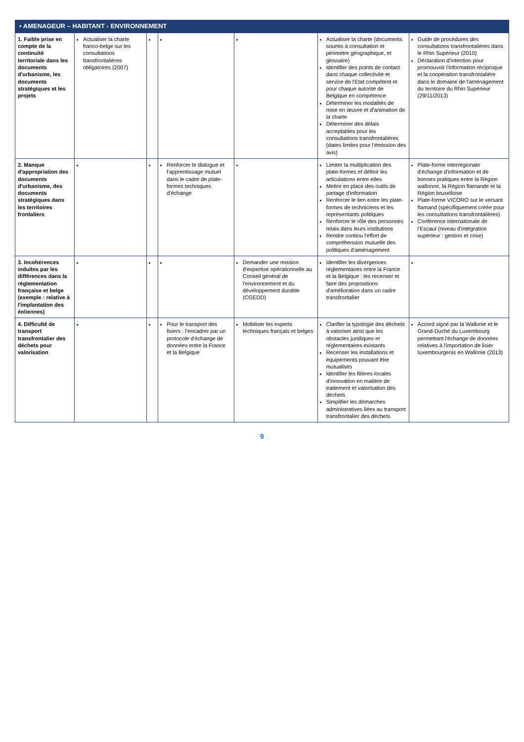| ▪ AMENAGEUR – HABITANT - ENVIRONNEMENT | | | | | | |
| --- | --- | --- | --- | --- | --- | --- |
| 1. Faible prise en compte de la continuité territoriale dans les documents d'urbanisme, les documents stratégiques et les projets | Actualiser la charte franco-belge sur les consultations transfrontalières obligatoires (2007) | | | | Actualiser la charte (documents soumis à consultation et périmètre géographique, et glossaire) Identifier des points de contact dans chaque collectivité et service de l'Etat compétent et pour chaque autorité de Belgique en compétence Déterminer les modalités de mise en œuvre et d'animation de la charte Déterminer des délais acceptables pour les consultations transfrontalières (dates limites pour l'émission des avis) | Guide de procédures des consultations transfrontalières dans le Rhin Supérieur (2010) Déclaration d'intention pour promouvoir l'information réciproque et la coopération transfrontalière dans le domaine de l'aménagement du territoire du Rhin Supérieur (29/11/2013) |
| 2. Manque d'appropriation des documents d'urbanisme, des documents stratégiques dans les territoires frontaliers | | | Renforcer le dialogue et l'apprentissage mutuel dans le cadre de plate-formes techniques d'échange | | Limiter la multiplication des plate-formes et définir les articulations entre elles Mettre en place des outils de partage d'information Renforcer le lien entre les plate-formes de techniciens et les représentants politiques Renforcer le rôle des personnes relais dans leurs institutions Rendre continu l'effort de compréhension mutuelle des politiques d'aménagement | Plate-forme interrégionale d'échange d'information et de bonnes pratiques entre la Région wallonne, la Région flamande et la Région bruxelloise Plate-forme VICORO sur le versant flamand (spécifiquement créée pour les consultations transfrontalières) Conférence internationale de l'Escaut (niveau d'intégration supérieur : gestion et crise) |
| 3. Incohérences induites par les différences dans la réglementation française et belge (exemple : relative à l'implantation des éoliennes) | | | | Demander une mission d'expertise opérationnelle au Conseil général de l'environnement et du développement durable (CGEDD) | Identifier les divergences réglementaires entre la France et la Belgique : les recenser et faire des propositions d'amélioration dans un cadre transfrontalier | |
| 4. Difficulté de transport transfrontalier des déchets pour valorisation | | | Pour le transport des lisiers : l'encadrer par un protocole d'échange de données entre la France et la Belgique | Mobiliser les experts techniques français et belges | Clarifier la typologie des déchets à valoriser ainsi que les obstacles juridiques et réglementaires existants Recenser les installations et équipements pouvant être mutualisés Identifier les filières locales d'innovation en matière de traitement et valorisation des déchets Simplifier les démarches administratives liées au transport transfrontalier des déchets | Accord signé par la Wallonie et le Grand-Duché du Luxembourg permettant l'échange de données relatives à l'importation de lisier luxembourgeois en Wallonie (2013) |
9